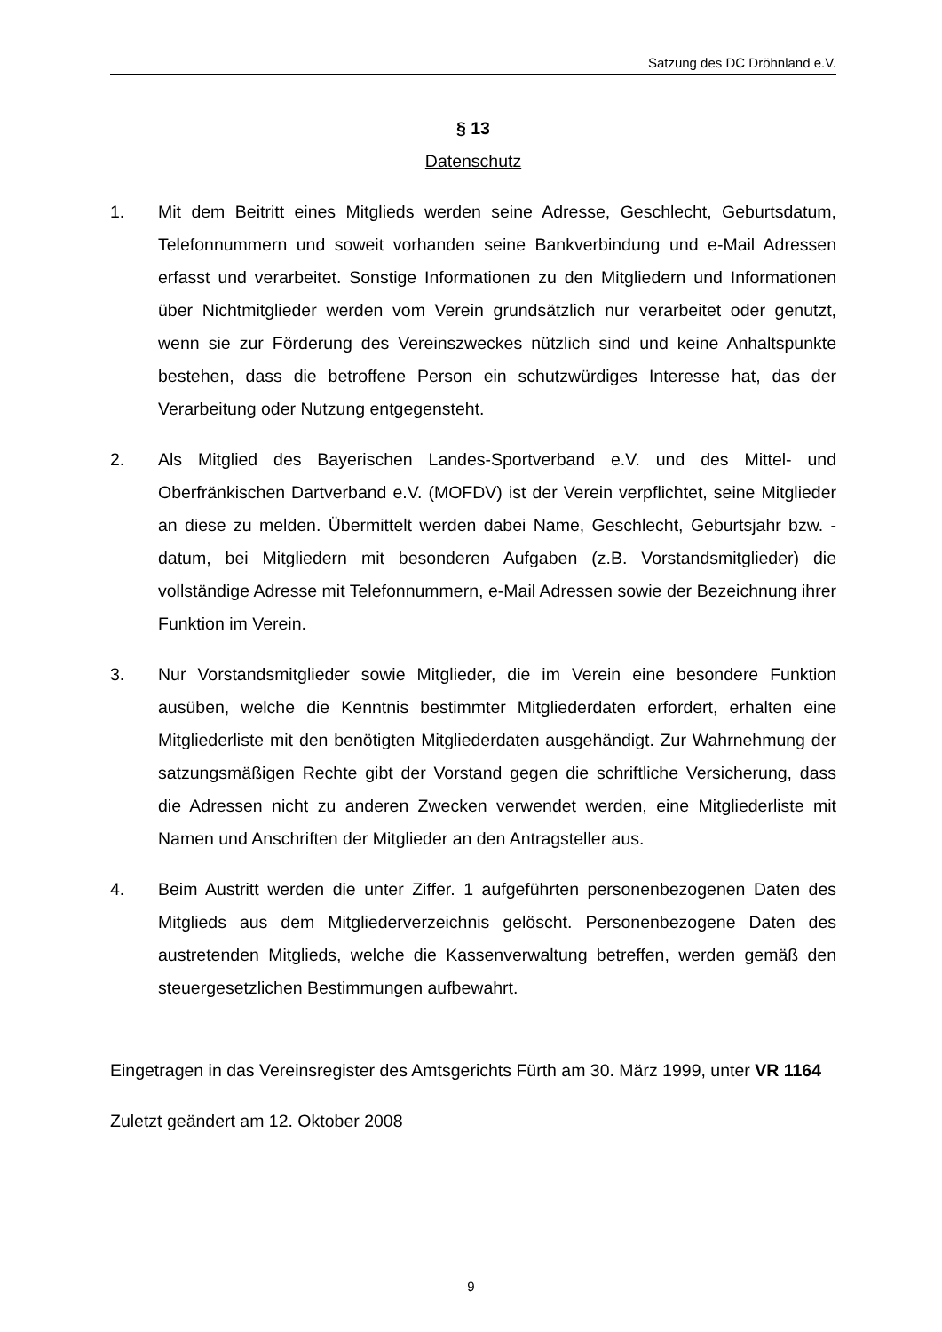Satzung des DC Dröhnland e.V.
§ 13
Datenschutz
1. Mit dem Beitritt eines Mitglieds werden seine Adresse, Geschlecht, Geburtsdatum, Telefonnummern und soweit vorhanden seine Bankverbindung und e-Mail Adressen erfasst und verarbeitet. Sonstige Informationen zu den Mitgliedern und Informationen über Nichtmitglieder werden vom Verein grundsätzlich nur verarbeitet oder genutzt, wenn sie zur Förderung des Vereinszweckes nützlich sind und keine Anhaltspunkte bestehen, dass die betroffene Person ein schutzwürdiges Interesse hat, das der Verarbeitung oder Nutzung entgegensteht.
2. Als Mitglied des Bayerischen Landes-Sportverband e.V. und des Mittel- und Oberfränkischen Dartverband e.V. (MOFDV) ist der Verein verpflichtet, seine Mitglieder an diese zu melden. Übermittelt werden dabei Name, Geschlecht, Geburtsjahr bzw. -datum, bei Mitgliedern mit besonderen Aufgaben (z.B. Vorstandsmitglieder) die vollständige Adresse mit Telefonnummern, e-Mail Adressen sowie der Bezeichnung ihrer Funktion im Verein.
3. Nur Vorstandsmitglieder sowie Mitglieder, die im Verein eine besondere Funktion ausüben, welche die Kenntnis bestimmter Mitgliederdaten erfordert, erhalten eine Mitgliederliste mit den benötigten Mitgliederdaten ausgehändigt. Zur Wahrnehmung der satzungsmäßigen Rechte gibt der Vorstand gegen die schriftliche Versicherung, dass die Adressen nicht zu anderen Zwecken verwendet werden, eine Mitgliederliste mit Namen und Anschriften der Mitglieder an den Antragsteller aus.
4. Beim Austritt werden die unter Ziffer. 1 aufgeführten personenbezogenen Daten des Mitglieds aus dem Mitgliederverzeichnis gelöscht. Personenbezogene Daten des austretenden Mitglieds, welche die Kassenverwaltung betreffen, werden gemäß den steuergesetzlichen Bestimmungen aufbewahrt.
Eingetragen in das Vereinsregister des Amtsgerichts Fürth am 30. März 1999, unter VR 1164
Zuletzt geändert am 12. Oktober 2008
9